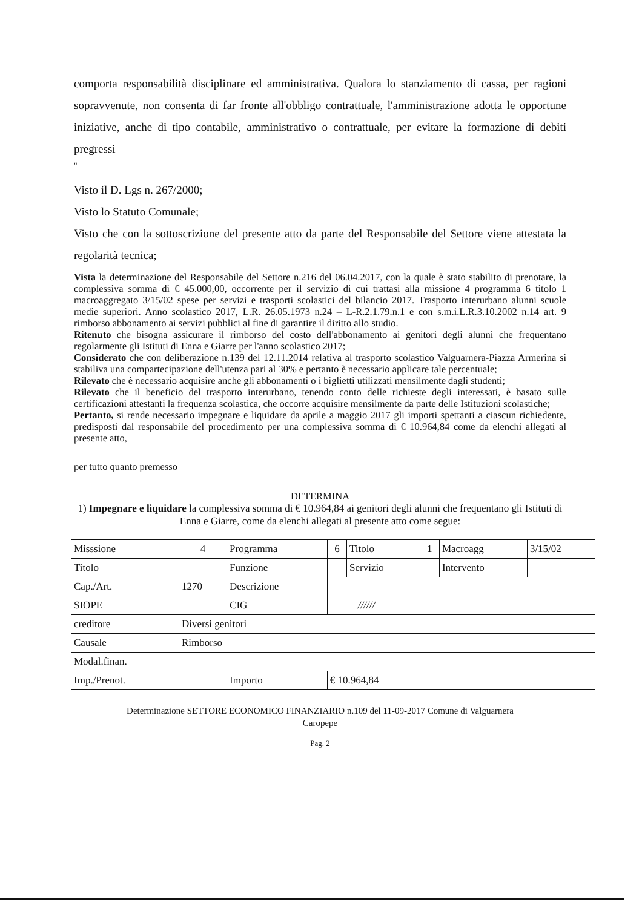comporta responsabilità disciplinare ed amministrativa. Qualora lo stanziamento di cassa, per ragioni sopravvenute, non consenta di far fronte all'obbligo contrattuale, l'amministrazione adotta le opportune iniziative, anche di tipo contabile, amministrativo o contrattuale, per evitare la formazione di debiti pregressi
"
Visto il D. Lgs n. 267/2000;
Visto lo Statuto Comunale;
Visto che con la sottoscrizione del presente atto da parte del Responsabile del Settore viene attestata la regolarità tecnica;
Vista la determinazione del Responsabile del Settore n.216 del 06.04.2017, con la quale è stato stabilito di prenotare, la complessiva somma di € 45.000,00, occorrente per il servizio di cui trattasi alla missione 4 programma 6 titolo 1 macroaggregato 3/15/02 spese per servizi e trasporti scolastici del bilancio 2017. Trasporto interurbano alunni scuole medie superiori. Anno scolastico 2017, L.R. 26.05.1973 n.24 – L-R.2.1.79.n.1 e con s.m.i.L.R.3.10.2002 n.14 art. 9 rimborso abbonamento ai servizi pubblici al fine di garantire il diritto allo studio.
Ritenuto che bisogna assicurare il rimborso del costo dell'abbonamento ai genitori degli alunni che frequentano regolarmente gli Istituti di Enna e Giarre per l'anno scolastico 2017;
Considerato che con deliberazione n.139 del 12.11.2014 relativa al trasporto scolastico Valguarnera-Piazza Armerina si stabiliva una compartecipazione dell'utenza pari al 30% e pertanto è necessario applicare tale percentuale;
Rilevato che è necessario acquisire anche gli abbonamenti o i biglietti utilizzati mensilmente dagli studenti;
Rilevato che il beneficio del trasporto interurbano, tenendo conto delle richieste degli interessati, è basato sulle certificazioni attestanti la frequenza scolastica, che occorre acquisire mensilmente da parte delle Istituzioni scolastiche;
Pertanto, si rende necessario impegnare e liquidare da aprile a maggio 2017 gli importi spettanti a ciascun richiedente, predisposti dal responsabile del procedimento per una complessiva somma di € 10.964,84 come da elenchi allegati al presente atto,
per tutto quanto premesso
DETERMINA
1) Impegnare e liquidare la complessiva somma di € 10.964,84 ai genitori degli alunni che frequentano gli Istituti di Enna e Giarre, come da elenchi allegati al presente atto come segue:
| Misssione | 4 | Programma | 6 | Titolo | 1 | Macroagg | 3/15/02 |
| Titolo | | Funzione | | Servizio | | Intervento | |
| Cap./Art. | 1270 | Descrizione | | | | | |
| SIOPE | | CIG | ////// | | | | |
| creditore | Diversi genitori | | | | | | |
| Causale | Rimborso | | | | | | |
| Modal.finan. | | | | | | | |
| Imp./Prenot. | | Importo | € 10.964,84 | | | | |
Determinazione SETTORE ECONOMICO FINANZIARIO n.109 del 11-09-2017 Comune di Valguarnera
Caropepe
Pag. 2